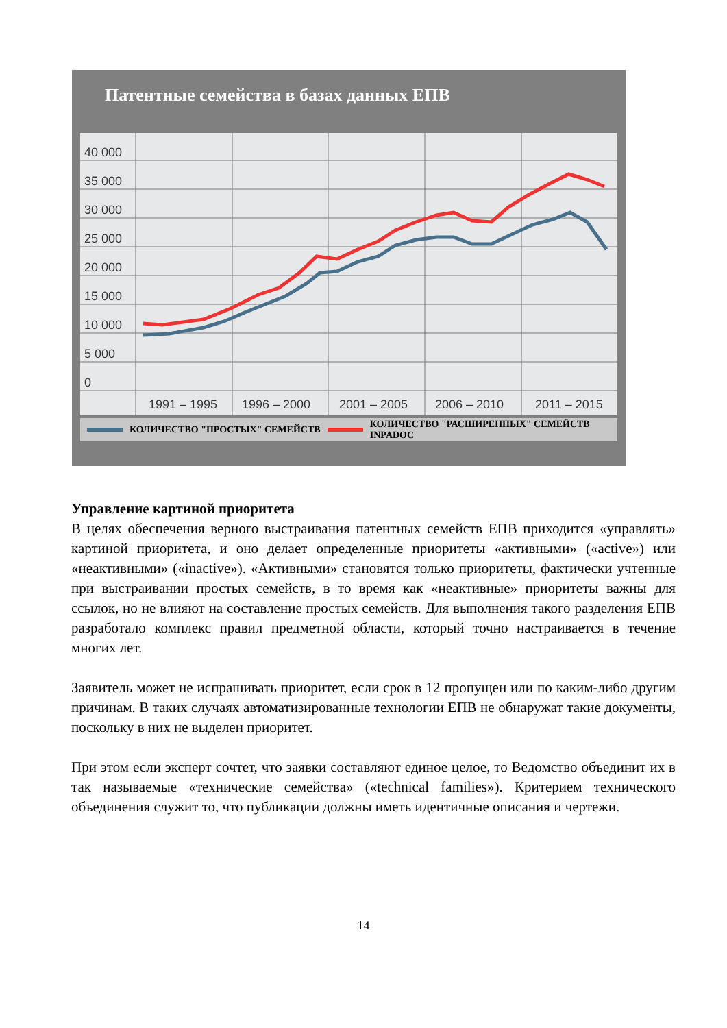Патентные семейства в базах данных ЕПВ
40 000
35 000
30 000
25 000
20 000
15 000
10 000
5 000
0
1991 – 1995
1996 – 2000
2001 – 2005
2006 – 2010
2011 – 2015
КОЛИЧЕСТВО "ПРОСТЫХ" СЕМЕЙСТВ КОЛИЧЕСТВО "РАСШИРЕННЫХ" СЕМЕЙСТВ INPADOC
Управление картиной приоритета
В целях обеспечения верного выстраивания патентных семейств ЕПВ приходится «управлять» картиной приоритета, и оно делает определенные приоритеты «активными» («active») или «неактивными» («inactive»). «Активными» становятся только приоритеты, фактически учтенные при выстраивании простых семейств, в то время как «неактивные» приоритеты важны для ссылок, но не влияют на составление простых семейств. Для выполнения такого разделения ЕПВ разработало комплекс правил предметной области, который точно настраивается в течение многих лет.
Заявитель может не испрашивать приоритет, если срок в 12 пропущен или по каким-либо другим причинам. В таких случаях автоматизированные технологии ЕПВ не обнаружат такие документы, поскольку в них не выделен приоритет.
При этом если эксперт сочтет, что заявки составляют единое целое, то Ведомство объединит их в так называемые «технические семейства» («technical families»). Критерием технического объединения служит то, что публикации должны иметь идентичные описания и чертежи.
14